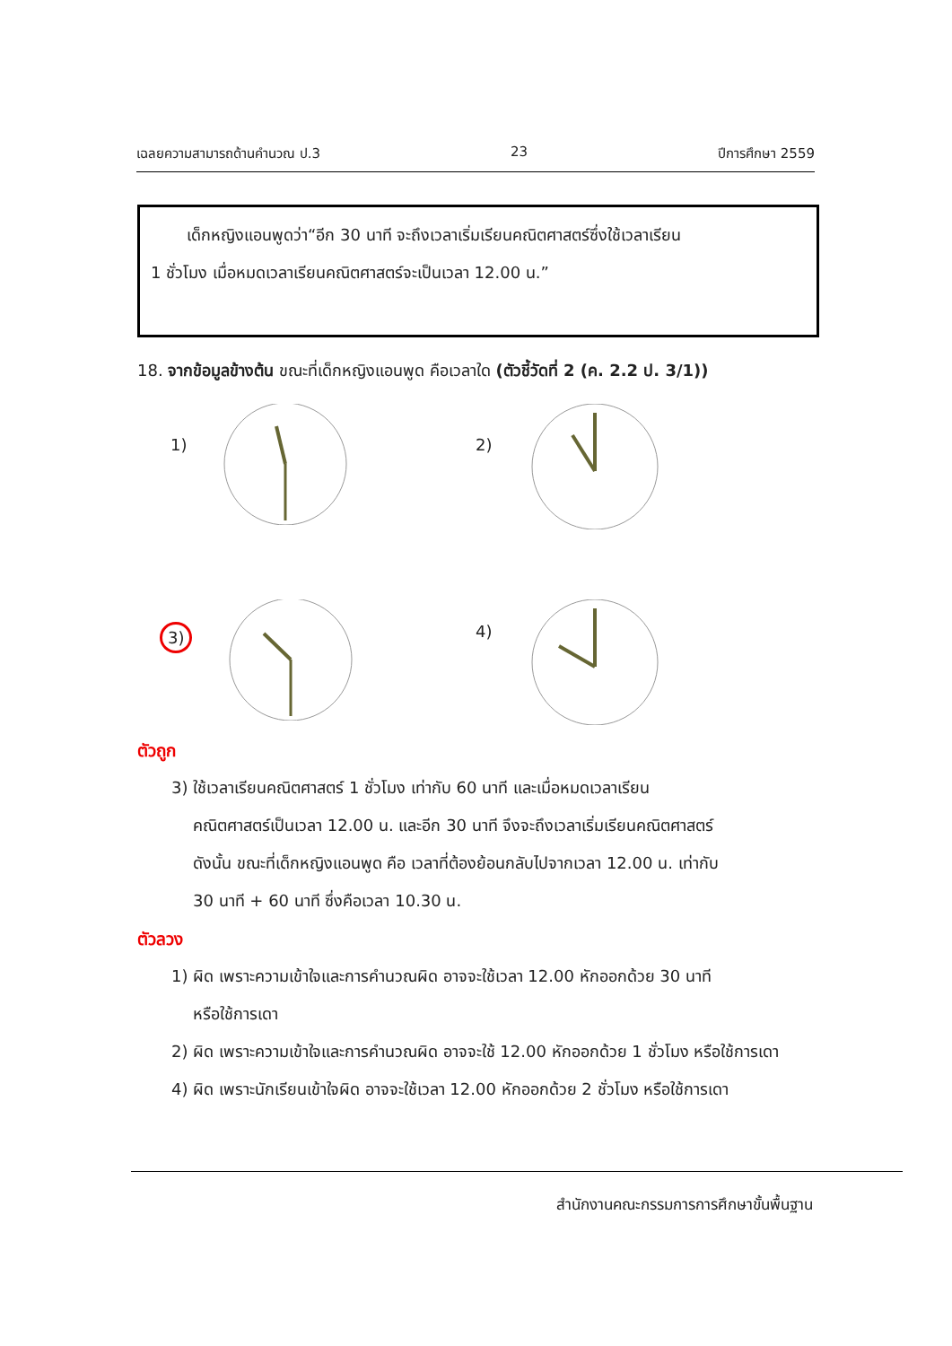เฉลยความสามารถด้านคำนวณ ป.3 23 ปีการศึกษา 2559
เด็กหญิงแอนพูดว่า“อีก 30 นาที จะถึงเวลาเริ่มเรียนคณิตศาสตร์ซึ่งใช้เวลาเรียน
1 ชั่วโมง เมื่อหมดเวลาเรียนคณิตศาสตร์จะเป็นเวลา 12.00 น.”
18. จากข้อมูลข้างต้น ขณะที่เด็กหญิงแอนพูด คือเวลาใด (ตัวชี้วัดที่ 2 (ค. 2.2 ป. 3/1))
1) 2)
3)
4)
ตัวถูก
3) ใช้เวลาเรียนคณิตศาสตร์ 1 ชั่วโมง เท่ากับ 60 นาที และเมื่อหมดเวลาเรียน
คณิตศาสตร์เป็นเวลา 12.00 น. และอีก 30 นาที จึงจะถึงเวลาเริ่มเรียนคณิตศาสตร์
ดังนั้น ขณะที่เด็กหญิงแอนพูด คือ เวลาที่ต้องย้อนกลับไปจากเวลา 12.00 น. เท่ากับ
30 นาที + 60 นาที ซึ่งคือเวลา 10.30 น.
ตัวลวง
1) ผิด เพราะความเข้าใจและการคำนวณผิด อาจจะใช้เวลา 12.00 หักออกด้วย 30 นาที
หรือใช้การเดา
2) ผิด เพราะความเข้าใจและการคำนวณผิด อาจจะใช้ 12.00 หักออกด้วย 1 ชั่วโมง หรือใช้การเดา
4) ผิด เพราะนักเรียนเข้าใจผิด อาจจะใช้เวลา 12.00 หักออกด้วย 2 ชั่วโมง หรือใช้การเดา
สำนักงานคณะกรรมการการศึกษาขั้นพื้นฐาน